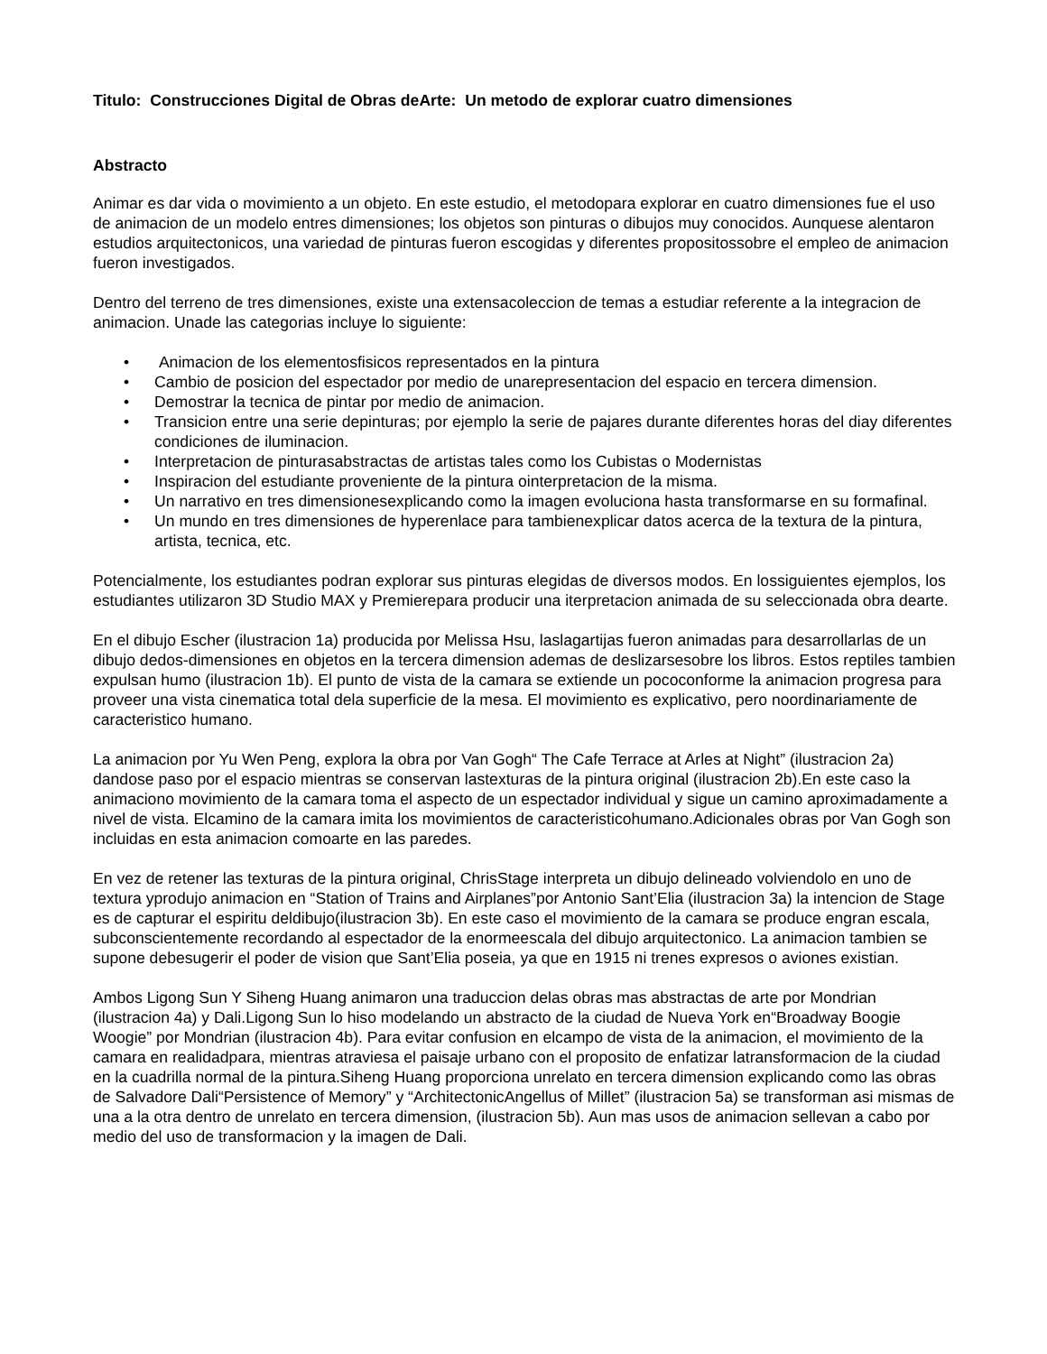Titulo: Construcciones Digital de Obras deArte: Un metodo de explorar cuatro dimensiones
Abstracto
Animar es dar vida o movimiento a un objeto. En este estudio, el metodopara explorar en cuatro dimensiones fue el uso de animacion de un modelo entres dimensiones; los objetos son pinturas o dibujos muy conocidos. Aunquese alentaron estudios arquitectonicos, una variedad de pinturas fueron escogidas y diferentes propositossobre el empleo de animacion fueron investigados.
Dentro del terreno de tres dimensiones, existe una extensacoleccion de temas a estudiar referente a la integracion de animacion. Unade las categorias incluye lo siguiente:
• Animacion de los elementosfisicos representados en la pintura
• Cambio de posicion del espectador por medio de unarepresentacion del espacio en tercera dimension.
• Demostrar la tecnica de pintar por medio de animacion.
• Transicion entre una serie depinturas; por ejemplo la serie de pajares durante diferentes horas del diay diferentes condiciones de iluminacion.
• Interpretacion de pinturasabstractas de artistas tales como los Cubistas o Modernistas
• Inspiracion del estudiante proveniente de la pintura ointerpretacion de la misma.
• Un narrativo en tres dimensionesexplicando como la imagen evoluciona hasta transformarse en su formafinal.
• Un mundo en tres dimensiones de hyperenlace para tambienexplicar datos acerca de la textura de la pintura, artista, tecnica, etc.
Potencialmente, los estudiantes podran explorar sus pinturas elegidas de diversos modos. En lossiguientes ejemplos, los estudiantes utilizaron 3D Studio MAX y Premierepara producir una iterpretacion animada de su seleccionada obra dearte.
En el dibujo Escher (ilustracion 1a) producida por Melissa Hsu, laslagartijas fueron animadas para desarrollarlas de un dibujo dedos-dimensiones en objetos en la tercera dimension ademas de deslizarsesobre los libros. Estos reptiles tambien expulsan humo (ilustracion 1b). El punto de vista de la camara se extiende un pococonforme la animacion progresa para proveer una vista cinematica total dela superficie de la mesa. El movimiento es explicativo, pero noordinariamente de caracteristico humano.
La animacion por Yu Wen Peng, explora la obra por Van Gogh“ The Cafe Terrace at Arles at Night” (ilustracion 2a) dandose paso por el espacio mientras se conservan lastexturas de la pintura original (ilustracion 2b).En este caso la animaciono movimiento de la camara toma el aspecto de un espectador individual y sigue un camino aproximadamente a nivel de vista. Elcamino de la camara imita los movimientos de caracteristicohumano.Adicionales obras por Van Gogh son incluidas en esta animacion comoarte en las paredes.
En vez de retener las texturas de la pintura original, ChrisStage interpreta un dibujo delineado volviendolo en uno de textura yprodujo animacion en “Station of Trains and Airplanes”por Antonio Sant’Elia (ilustracion 3a) la intencion de Stage es de capturar el espiritu deldibujo(ilustracion 3b). En este caso el movimiento de la camara se produce engran escala, subconscientemente recordando al espectador de la enormeescala del dibujo arquitectonico. La animacion tambien se supone debesugerir el poder de vision que Sant’Elia poseia, ya que en 1915 ni trenes expresos o aviones existian.
Ambos Ligong Sun Y Siheng Huang animaron una traduccion delas obras mas abstractas de arte por Mondrian (ilustracion 4a) y Dali.Ligong Sun lo hiso modelando un abstracto de la ciudad de Nueva York en“Broadway Boogie Woogie” por Mondrian (ilustracion 4b). Para evitar confusion en elcampo de vista de la animacion, el movimiento de la camara en realidadpara, mientras atraviesa el paisaje urbano con el proposito de enfatizar latransformacion de la ciudad en la cuadrilla normal de la pintura.Siheng Huang proporciona unrelato en tercera dimension explicando como las obras de Salvadore Dali“Persistence of Memory” y “ArchitectonicAngellus of Millet” (ilustracion 5a) se transforman asi mismas de una a la otra dentro de unrelato en tercera dimension, (ilustracion 5b). Aun mas usos de animacion sellevan a cabo por medio del uso de transformacion y la imagen de Dali.